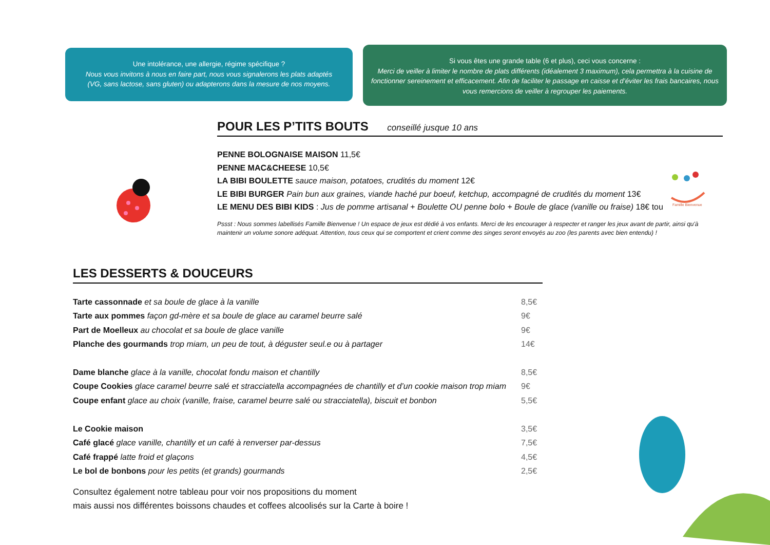Une intolérance, une allergie, régime spécifique ?
Nous vous invitons à nous en faire part, nous vous signalerons les plats adaptés
(VG, sans lactose, sans gluten) ou adapterons dans la mesure de nos moyens.
Si vous êtes une grande table (6 et plus), ceci vous concerne :
Merci de veiller à limiter le nombre de plats différents (idéalement 3 maximum), cela permettra à la cuisine de fonctionner sereinement et efficacement. Afin de faciliter le passage en caisse et d’éviter les frais bancaires, nous vous remercions de veiller à regrouper les paiements.
Famille Bienvenue
POUR LES P’TITS BOUTS conseillé jusque 10 ans
PENNE BOLOGNAISE MAISON 11,5€
PENNE MAC&CHEESE 10,5€
LA BIBI BOULETTE sauce maison, potatoes, crudités du moment 12€
LE BIBI BURGER Pain bun aux graines, viande haché pur boeuf, ketchup, accompagné de crudités du moment 13€
LE MENU DES BIBI KIDS : Jus de pomme artisanal + Boulette OU penne bolo + Boule de glace (vanille ou fraise) 18€ tou
Pssst : Nous sommes labellisés Famille Bienvenue ! Un espace de jeux est dédié à vos enfants. Merci de les encourager à respecter et ranger les jeux avant de partir, ainsi qu'à maintenir un volume sonore adéquat. Attention, tous ceux qui se comportent et crient comme des singes seront envoyés au zoo (les parents avec bien entendu) !
LES DESSERTS & DOUCEURS
Tarte cassonnade et sa boule de glace à la vanille 8,5€
Tarte aux pommes façon gd-mère et sa boule de glace au caramel beurre salé 9€
Part de Moelleux au chocolat et sa boule de glace vanille 9€
Planche des gourmands trop miam, un peu de tout, à déguster seul.e ou à partager 14€
Dame blanche glace à la vanille, chocolat fondu maison et chantilly 8,5€
Coupe Cookies glace caramel beurre salé et stracciatella accompagnées de chantilly et d’un cookie maison trop miam 9€
Coupe enfant glace au choix (vanille, fraise, caramel beurre salé ou stracciatella), biscuit et bonbon 5,5€
Le Cookie maison 3,5€
Café glacé glace vanille, chantilly et un café à renverser par-dessus 7,5€
Café frappé latte froid et glaçons 4,5€
Le bol de bonbons pour les petits (et grands) gourmands 2,5€
Consultez également notre tableau pour voir nos propositions du moment
mais aussi nos différentes boissons chaudes et coffees alcoolisés sur la Carte à boire !